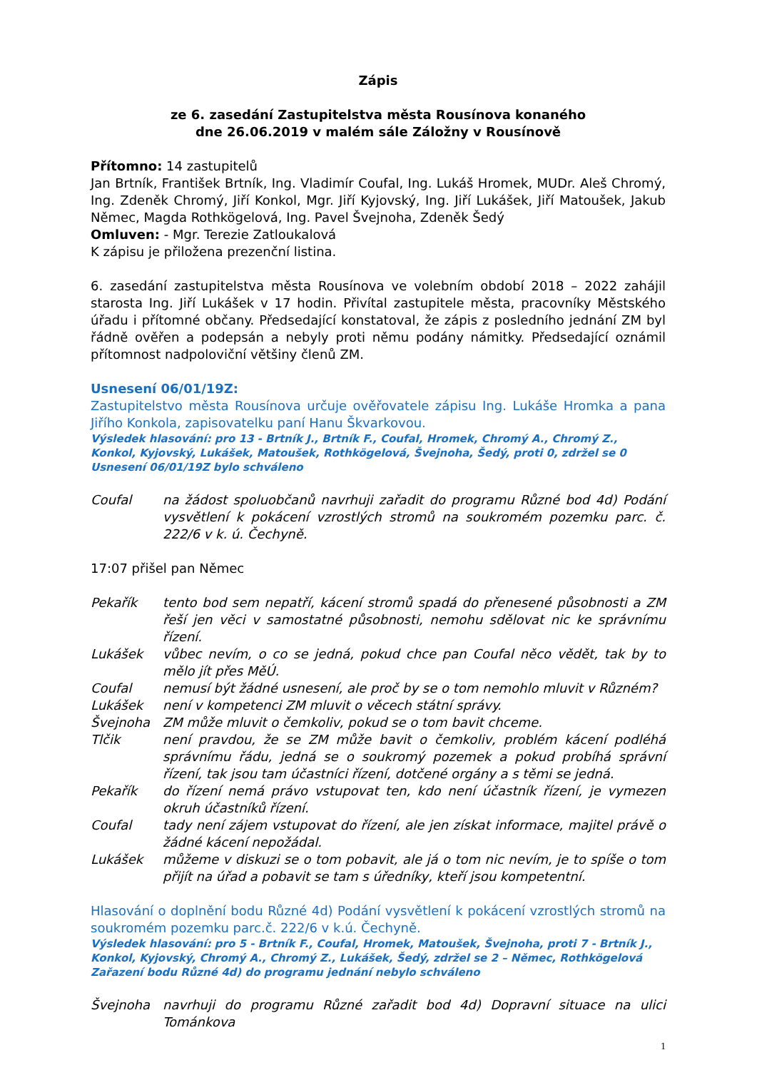Zápis
ze 6. zasedání Zastupitelstva města Rousínova konaného
dne 26.06.2019 v malém sále Záložny v Rousínově
Přítomno: 14 zastupitelů
Jan Brtník, František Brtník, Ing. Vladimír Coufal, Ing. Lukáš Hromek, MUDr. Aleš Chromý, Ing. Zdeněk Chromý, Jiří Konkol, Mgr. Jiří Kyjovský, Ing. Jiří Lukášek, Jiří Matoušek, Jakub Němec, Magda Rothkögelová, Ing. Pavel Švejnoha, Zdeněk Šedý
Omluven: - Mgr. Terezie Zatloukalová
K zápisu je přiložena prezenční listina.
6. zasedání zastupitelstva města Rousínova ve volebním období 2018 – 2022 zahájil starosta Ing. Jiří Lukášek v 17 hodin. Přivítal zastupitele města, pracovníky Městského úřadu i přítomné občany. Předsedající konstatoval, že zápis z posledního jednání ZM byl řádně ověřen a podepsán a nebyly proti němu podány námitky. Předsedající oznámil přítomnost nadpoloviční většiny členů ZM.
Usnesení 06/01/19Z:
Zastupitelstvo města Rousínova určuje ověřovatele zápisu Ing. Lukáše Hromka a pana Jiřího Konkola, zapisovatelku paní Hanu Škvarkovou.
Výsledek hlasování: pro 13 - Brtník J., Brtník F., Coufal, Hromek, Chromý A., Chromý Z., Konkol, Kyjovský, Lukášek, Matoušek, Rothkögelová, Švejnoha, Šedý, proti 0, zdržel se 0
Usnesení 06/01/19Z bylo schváleno
Coufal na žádost spoluobčanů navrhuji zařadit do programu Různé bod 4d) Podání vysvětlení k pokácení vzrostlých stromů na soukromém pozemku parc. č. 222/6 v k. ú. Čechyně.
17:07 přišel pan Němec
Pekařík tento bod sem nepatří, kácení stromů spadá do přenesené působnosti a ZM řeší jen věci v samostatné působnosti, nemohu sdělovat nic ke správnímu řízení.
Lukášek vůbec nevím, o co se jedná, pokud chce pan Coufal něco vědět, tak by to mělo jít přes MěÚ.
Coufal nemusí být žádné usnesení, ale proč by se o tom nemohlo mluvit v Různém?
Lukášek není v kompetenci ZM mluvit o věcech státní správy.
Švejnoha ZM může mluvit o čemkoliv, pokud se o tom bavit chceme.
Tlčik není pravdou, že se ZM může bavit o čemkoliv, problém kácení podléhá správnímu řádu, jedná se o soukromý pozemek a pokud probíhá správní řízení, tak jsou tam účastníci řízení, dotčené orgány a s těmi se jedná.
Pekařík do řízení nemá právo vstupovat ten, kdo není účastník řízení, je vymezen okruh účastníků řízení.
Coufal tady není zájem vstupovat do řízení, ale jen získat informace, majitel právě o žádné kácení nepožádal.
Lukášek můžeme v diskuzi se o tom pobavit, ale já o tom nic nevím, je to spíše o tom přijít na úřad a pobavit se tam s úředníky, kteří jsou kompetentní.
Hlasování o doplnění bodu Různé 4d) Podání vysvětlení k pokácení vzrostlých stromů na soukromém pozemku parc.č. 222/6 v k.ú. Čechyně.
Výsledek hlasování: pro 5 - Brtník F., Coufal, Hromek, Matoušek, Švejnoha, proti 7 - Brtník J., Konkol, Kyjovský, Chromý A., Chromý Z., Lukášek, Šedý, zdržel se 2 – Němec, Rothkögelová
Zařazení bodu Různé 4d) do programu jednání nebylo schváleno
Švejnoha navrhuji do programu Různé zařadit bod 4d) Dopravní situace na ulici Tománkova
1